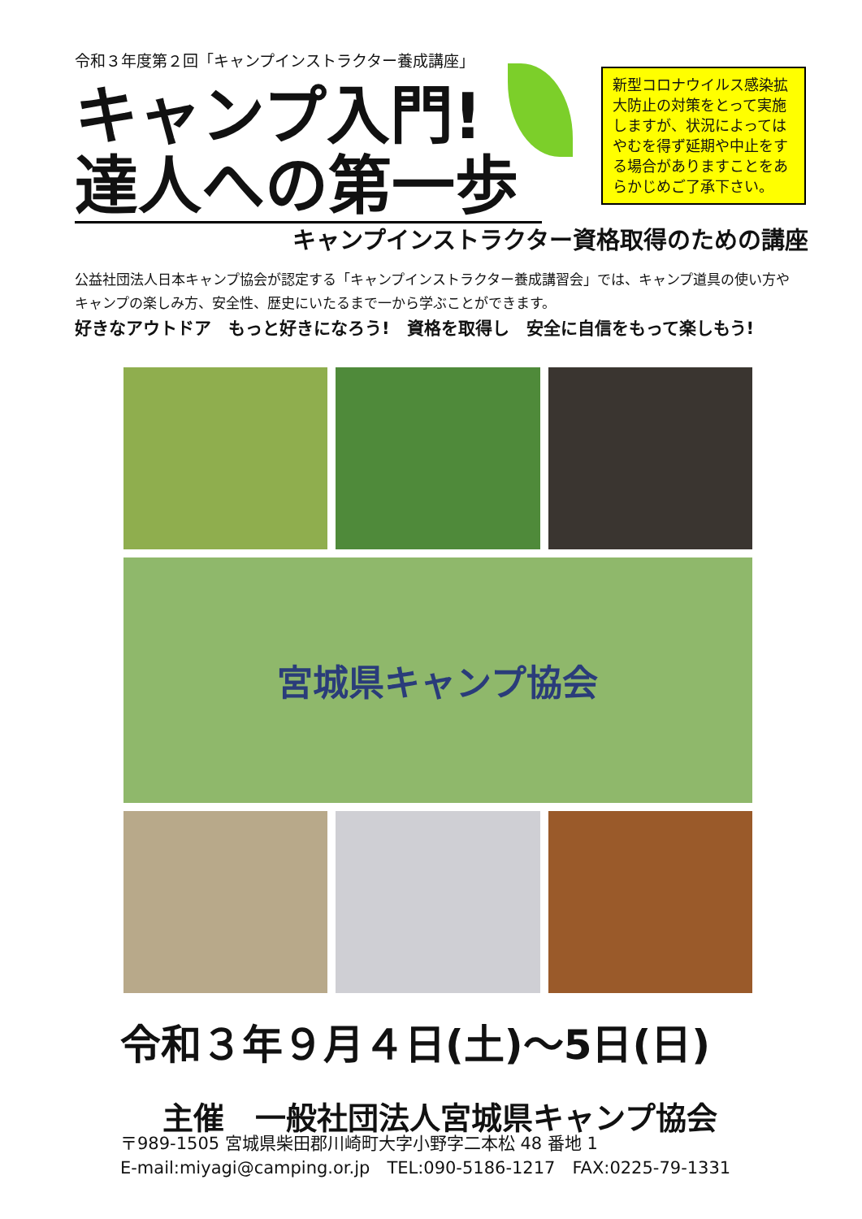令和３年度第２回「キャンプインストラクター養成講座」
キャンプ入門!
達人への第一歩
新型コロナウイルス感染拡大防止の対策をとって実施しますが、状況によってはやむを得ず延期や中止をする場合がありますことをあらかじめご了承下さい。
キャンプインストラクター資格取得のための講座
公益社団法人日本キャンプ協会が認定する「キャンプインストラクター養成講習会」では、キャンプ道具の使い方やキャンプの楽しみ方、安全性、歴史にいたるまで一から学ぶことができます。
好きなアウトドア　もっと好きになろう!　資格を取得し　安全に自信をもって楽しもう!
宮城県キャンプ協会
令和３年９月４日(土)～5日(日)
主催　一般社団法人宮城県キャンプ協会
〒989-1505 宮城県柴田郡川崎町大字小野字二本松 48 番地 1
E-mail:miyagi@camping.or.jp　TEL:090-5186-1217　FAX:0225-79-1331